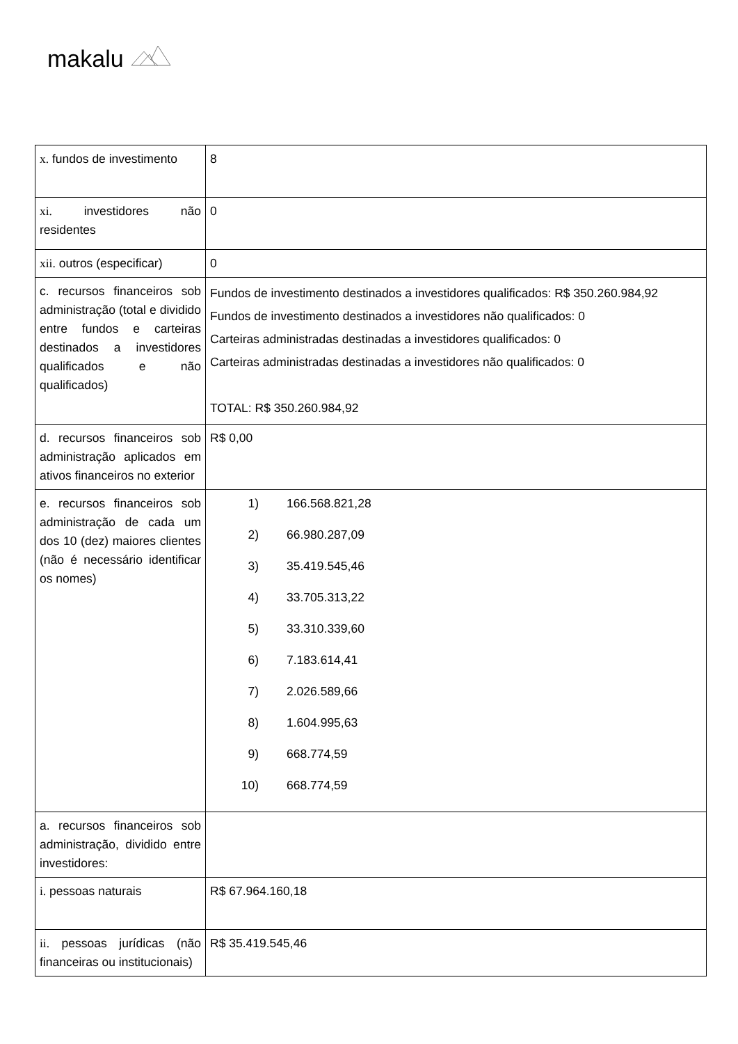makalu
| x. fundos de investimento | 8 |
| xi. investidores não residentes | 0 |
| xii. outros (especificar) | 0 |
| c. recursos financeiros sob administração (total e dividido entre fundos e carteiras destinados a investidores qualificados e não qualificados) | Fundos de investimento destinados a investidores qualificados: R$ 350.260.984,92 Fundos de investimento destinados a investidores não qualificados: 0 Carteiras administradas destinadas a investidores qualificados: 0 Carteiras administradas destinadas a investidores não qualificados: 0 TOTAL: R$ 350.260.984,92 |
| d. recursos financeiros sob administração aplicados em ativos financeiros no exterior | R$ 0,00 |
| e. recursos financeiros sob administração de cada um dos 10 (dez) maiores clientes (não é necessário identificar os nomes) | 1) 166.568.821,28 2) 66.980.287,09 3) 35.419.545,46 4) 33.705.313,22 5) 33.310.339,60 6) 7.183.614,41 7) 2.026.589,66 8) 1.604.995,63 9) 668.774,59 10) 668.774,59 |
| a. recursos financeiros sob administração, dividido entre investidores: | |
| i. pessoas naturais | R$ 67.964.160,18 |
| ii. pessoas jurídicas (não financeiras ou institucionais) | R$ 35.419.545,46 |